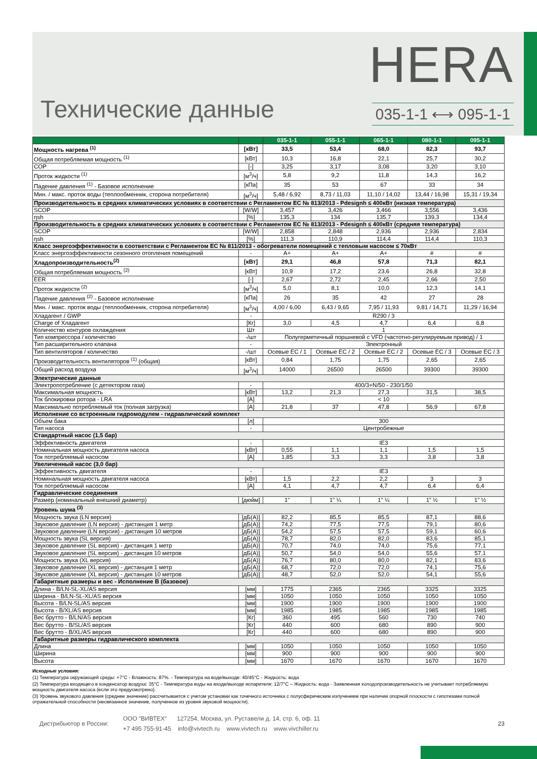HERA
Технические данные
035-1-1 ⟷ 095-1-1
| | | 035-1-1 | 055-1-1 | 065-1-1 | 080-1-1 | 095-1-1 |
| --- | --- | --- | --- | --- | --- | --- |
| Мощность нагрева <sup>(1)</sup> | [кВт] | 33,5 | 53,4 | 68,0 | 82,3 | 93,7 |
| Общая потребляемая мощность <sup>(1)</sup> | [кВт] | 10,3 | 16,8 | 22,1 | 25,7 | 30,2 |
| COP | [-] | 3,25 | 3,17 | 3,08 | 3,20 | 3,10 |
| Проток жидкости <sup>(1)</sup> | [м<sup>3</sup>/ч] | 5,8 | 9,2 | 11,8 | 14,3 | 16,2 |
| Падение давления <sup>(1)</sup> - Базовое исполнение | [кПа] | 35 | 53 | 67 | 33 | 34 |
| Мин. / макс. проток воды (теплообменник, сторона потребителя) | [м<sup>3</sup>/ч] | 5,48 / 6,92 | 8,73 / 11,03 | 11,10 / 14,02 | 13,44 / 16,98 | 15,31 / 19,34 |
| Производительность в средних климатических условиях в соответствии с Регламентом ЕС № 813/2013 - Pdesignh ≤ 400кВт (низкая температура) | | | | | | |
| SCOP | [W/W] | 3,457 | 3,426 | 3,466 | 3,556 | 3,436 |
| ηsh | [%] | 135,3 | 134 | 135,7 | 139,3 | 134,4 |
| Производительность в средних климатических условиях в соответствии с Регламентом ЕС № 813/2013 - Pdesignh ≤ 400кВт (средняя температура) | | | | | | |
| SCOP | [W/W] | 2,858 | 2,848 | 2,936 | 2,936 | 2,834 |
| ηsh | [%] | 111,3 | 110,9 | 114,4 | 114,4 | 110,3 |
| Класс энергоэффективности в соответствии с Регламентом ЕС № 811/2013 - обогреватели помещений с тепловым насосом ≤ 70кВт | | | | | | |
| Класс энергоэффективности сезонного отопления помещений | - | A+ | A+ | A+ | # | # |
| Хладопроизводительность<sup>(2)</sup> | [кВт] | 29,1 | 46,8 | 57,8 | 71,3 | 82,1 |
| Общая потребляемая мощность <sup>(2)</sup> | [кВт] | 10,9 | 17,2 | 23,6 | 26,8 | 32,8 |
| EER | [-] | 2,67 | 2,72 | 2,45 | 2,66 | 2,50 |
| Проток жидкости <sup>(2)</sup> | [м<sup>3</sup>/ч] | 5,0 | 8,1 | 10,0 | 12,3 | 14,1 |
| Падение давления <sup>(2)</sup> - Базовое исполнение | [кПа] | 26 | 35 | 42 | 27 | 28 |
| Мин. / макс. проток воды (теплообменник, сторона потребителя) | [м<sup>3</sup>/ч] | 4,00 / 6,00 | 6,43 / 9,65 | 7,95 / 11,93 | 9,81 / 14,71 | 11,29 / 16,94 |
| Хладагент / GWP | - | R290 / 3 | | | | |
| Charge of Хладагент | [Кг] | 3,0 | 4,5 | 4,7 | 6,4 | 6,8 |
| Количество контуров охлаждения | Шт | 1 | | | | |
| Тип компрессора / количество | -/шт | Полугерметичный поршневой с VFD (частотно-регулируемым привод) / 1 | | | | |
| Тип расширительного клапана | - | Электронный | | | | |
| Тип вентиляторов / количество | -/шт | Осевые EC / 1 | Осевые EC / 2 | Осевые EC / 2 | Осевые EC / 3 | Осевые EC / 3 |
| Производительность вентиляторов <sup>(1)</sup> (общая) | [кВт] | 0,84 | 1,75 | 1,75 | 2,65 | 2,65 |
| Общий расход воздуха | [м<sup>3</sup>/ч] | 14000 | 26500 | 26500 | 39300 | 39300 |
| Электрические данные | | | | | | |
| Электропотребление (с детектором газа) | - | 400/3+N/50 - 230/1/50 | | | | |
| Максимальная мощность | [кВт] | 13,2 | 21,3 | 27,3 | 31,5 | 38,5 |
| Ток блокировки ротора - LRA | [А] | < 10 | | | | |
| Максимально потребляемый ток (полная загрузка) | [А] | 21,8 | 37 | 47,8 | 56,9 | 67,8 |
| Исполнение со встроенным гидромодулем - гидравлический комплект | | | | | | |
| Объем бака | [л] | 300 | | | | |
| Тип насоса | - | Центробежные | | | | |
| Стандартный насос (1,5 бар) | | | | | | |
| Эффективность двигателя | - | IE3 | | | | |
| Номинальная мощность двигателя насоса | [кВт] | 0,55 | 1,1 | 1,1 | 1,5 | 1,5 |
| Ток потребляемый насосом | [А] | 1,85 | 3,3 | 3,3 | 3,8 | 3,8 |
| Увеличенный насос (3,0 бар) | | | | | | |
| Эффективность двигателя | - | IE3 | | | | |
| Номинальная мощность двигателя насоса | [кВт] | 1,5 | 2,2 | 2,2 | 3 | 3 |
| Ток потребляемый насосом | [А] | 4,1 | 4,7 | 4,7 | 6,4 | 6,4 |
| Гидравлические соединения | | | | | | |
| Размер (номинальный внешний диаметр) | [дюйм] | 1" | 1" ¼ | 1" ¼ | 1" ½ | 1" ½ |
| Уровень шума <sup>(3)</sup> | | | | | | |
| Мощность звука (LN версия) | [дБ(А)] | 82,2 | 85,5 | 85,5 | 87,1 | 88,6 |
| Звуковое давление (LN версия) - дистанция 1 метр | [дБ(А)] | 74,2 | 77,5 | 77,5 | 79,1 | 80,6 |
| Звуковое давление (LN версия) - дистанция 10 метров | [дБ(А)] | 54,2 | 57,5 | 57,5 | 59,1 | 60,6 |
| Мощность звука (SL версия) | [дБ(А)] | 78,7 | 82,0 | 82,0 | 83,6 | 85,1 |
| Звуковое давление (SL версия) - дистанция 1 метр | [дБ(А)] | 70,7 | 74,0 | 74,0 | 75,6 | 77,1 |
| Звуковое давление (SL версия) - дистанция 10 метров | [дБ(А)] | 50,7 | 54,0 | 54,0 | 55,6 | 57,1 |
| Мощность звука (XL версия) | [дБ(А)] | 76,7 | 80,0 | 80,0 | 82,1 | 83,6 |
| Звуковое давление (XL версия) - дистанция 1 метр | [дБ(А)] | 68,7 | 72,0 | 72,0 | 74,1 | 75,6 |
| Звуковое давление (XL версия) - дистанция 10 метров | [дБ(А)] | 48,7 | 52,0 | 52,0 | 54,1 | 55,6 |
| Габаритные размеры и вес - Исполнение B (базовое) | | | | | | |
| Длина - B/LN-SL-XL/AS версия | [мм] | 1775 | 2365 | 2365 | 3325 | 3325 |
| Ширина - B/LN-SL-XL/AS версия | [мм] | 1050 | 1050 | 1050 | 1050 | 1050 |
| Высота - B/LN-SL/AS версия | [мм] | 1900 | 1900 | 1900 | 1900 | 1900 |
| Высота - B/XL/AS версия | [мм] | 1985 | 1985 | 1985 | 1985 | 1985 |
| Вес брутто - B/LN/AS версия | [Кг] | 360 | 495 | 560 | 730 | 740 |
| Вес брутто - B/SL/AS версия | [Кг] | 440 | 600 | 680 | 890 | 900 |
| Вес брутто - B/XL/AS версия | [Кг] | 440 | 600 | 680 | 890 | 900 |
| Габаритные размеры гидравлического комплекта | | | | | | |
| Длина | [мм] | 1050 | 1050 | 1050 | 1050 | 1050 |
| Ширина | [мм] | 900 | 900 | 900 | 900 | 900 |
| Высота | [мм] | 1670 | 1670 | 1670 | 1670 | 1670 |
Исходные условия:
(1) Температура окружающей среды: +7°C - Влажность: 87%. - Температура на воде/выходе: 40/45°C - Жидкость: вода
(2) Температура входящего в конденсатор воздуха: 35°C - Температура воды на входе/выходе испарителя: 12/7°C – Жидкость: вода - Заявленная холодопроизводительность не учитывает потребляемую мощность двигателя насоса (если это предусмотрено).
(3) Уровень звукового давления (среднее значение) рассчитывается с учетом установки как точечного источника с полусферическим излучением при наличии опорной плоскости с гипотезами полной отражательной способности (несвязанное значение, полученное из уровня звуковой мощности).
Дистрибьютор в России:
ООО “ВИВТЕХ“ 127254, Москва, ул. Руставели д. 14, стр. 6, оф. 11
+7 495 755-91-45 info@vivtech.ru www.vivtech.ru www.vivchiller.ru
23